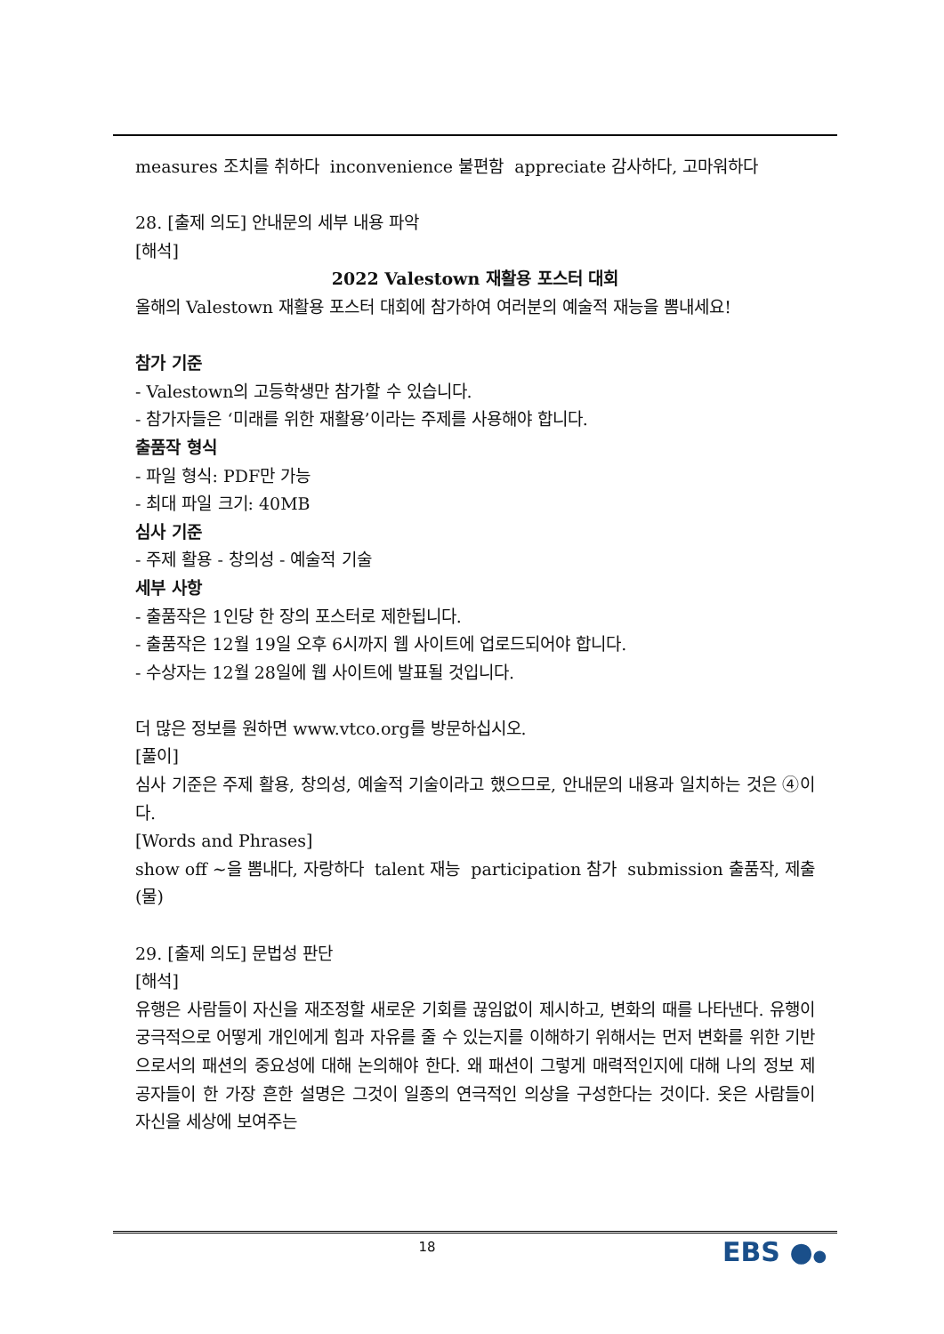measures 조치를 취하다 inconvenience 불편함 appreciate 감사하다, 고마워하다
28. [출제 의도] 안내문의 세부 내용 파악
[해석]
2022 Valestown 재활용 포스터 대회
올해의 Valestown 재활용 포스터 대회에 참가하여 여러분의 예술적 재능을 뽐내세요!
참가 기준
- Valestown의 고등학생만 참가할 수 있습니다.
- 참가자들은 ‘미래를 위한 재활용’이라는 주제를 사용해야 합니다.
출품작 형식
- 파일 형식: PDF만 가능
- 최대 파일 크기: 40MB
심사 기준
- 주제 활용 - 창의성 - 예술적 기술
세부 사항
- 출품작은 1인당 한 장의 포스터로 제한됩니다.
- 출품작은 12월 19일 오후 6시까지 웹 사이트에 업로드되어야 합니다.
- 수상자는 12월 28일에 웹 사이트에 발표될 것입니다.
더 많은 정보를 원하면 www.vtco.org를 방문하십시오.
[풀이]
심사 기준은 주제 활용, 창의성, 예술적 기술이라고 했으므로, 안내문의 내용과 일치하는 것은 ④이다.
[Words and Phrases]
show off ~을 뽐내다, 자랑하다 talent 재능 participation 참가 submission 출품작, 제출(물)
29. [출제 의도] 문법성 판단
[해석]
유행은 사람들이 자신을 재조정할 새로운 기회를 끊임없이 제시하고, 변화의 때를 나타낸다. 유행이 궁극적으로 어떻게 개인에게 힘과 자유를 줄 수 있는지를 이해하기 위해서는 먼저 변화를 위한 기반으로서의 패션의 중요성에 대해 논의해야 한다. 왜 패션이 그렇게 매력적인지에 대해 나의 정보 제공자들이 한 가장 흔한 설명은 그것이 일종의 연극적인 의상을 구성한다는 것이다. 옷은 사람들이 자신을 세상에 보여주는
18 EBS ●●